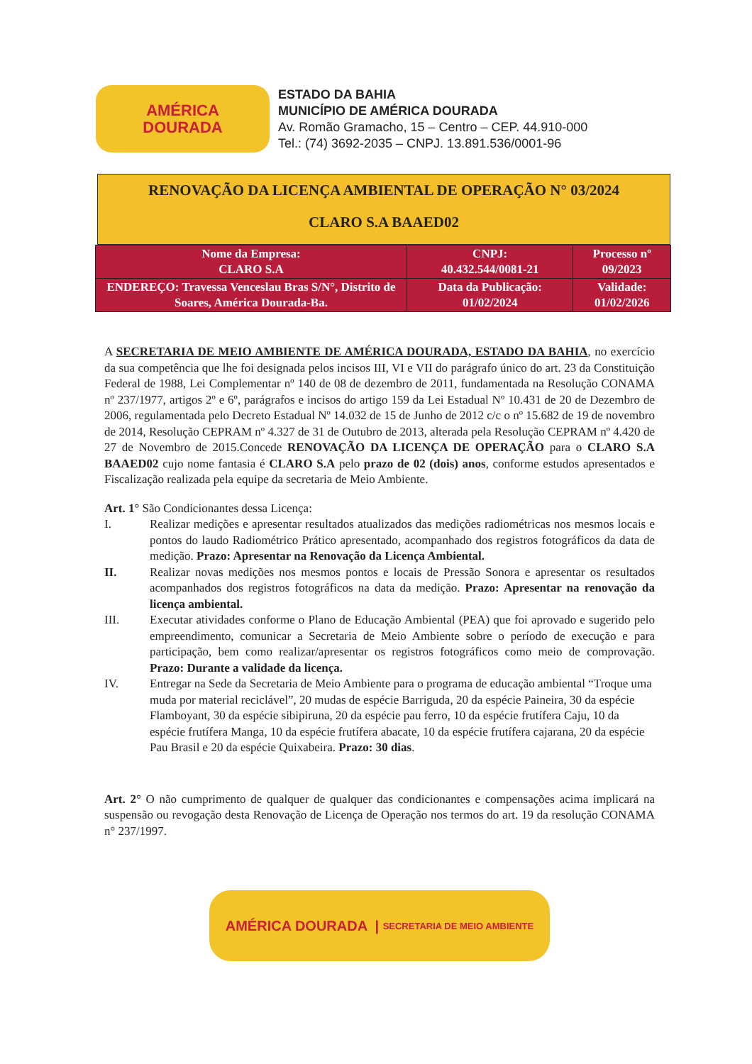AMÉRICA
DOURADA
ESTADO DA BAHIA
MUNICÍPIO DE AMÉRICA DOURADA
Av. Romão Gramacho, 15 – Centro – CEP. 44.910-000
Tel.: (74) 3692-2035 – CNPJ. 13.891.536/0001-96
RENOVAÇÃO DA LICENÇA AMBIENTAL DE OPERAÇÃO N° 03/2024
CLARO S.A BAAED02
| Nome da Empresa: CLARO S.A | CNPJ: 40.432.544/0081-21 | Processo nº 09/2023 |
| ENDEREÇO: Travessa Venceslau Bras S/N°, Distrito de Soares, América Dourada-Ba. | Data da Publicação: 01/02/2024 | Validade: 01/02/2026 |
A SECRETARIA DE MEIO AMBIENTE DE AMÉRICA DOURADA, ESTADO DA BAHIA, no exercício da sua competência que lhe foi designada pelos incisos III, VI e VII do parágrafo único do art. 23 da Constituição Federal de 1988, Lei Complementar nº 140 de 08 de dezembro de 2011, fundamentada na Resolução CONAMA nº 237/1977, artigos 2º e 6º, parágrafos e incisos do artigo 159 da Lei Estadual Nº 10.431 de 20 de Dezembro de 2006, regulamentada pelo Decreto Estadual Nº 14.032 de 15 de Junho de 2012 c/c o nº 15.682 de 19 de novembro de 2014, Resolução CEPRAM nº 4.327 de 31 de Outubro de 2013, alterada pela Resolução CEPRAM nº 4.420 de 27 de Novembro de 2015.Concede RENOVAÇÃO DA LICENÇA DE OPERAÇÃO para o CLARO S.A BAAED02 cujo nome fantasia é CLARO S.A pelo prazo de 02 (dois) anos, conforme estudos apresentados e Fiscalização realizada pela equipe da secretaria de Meio Ambiente.
Art. 1° São Condicionantes dessa Licença:
I. Realizar medições e apresentar resultados atualizados das medições radiométricas nos mesmos locais e pontos do laudo Radiométrico Prático apresentado, acompanhado dos registros fotográficos da data de medição. Prazo: Apresentar na Renovação da Licença Ambiental.
II. Realizar novas medições nos mesmos pontos e locais de Pressão Sonora e apresentar os resultados acompanhados dos registros fotográficos na data da medição. Prazo: Apresentar na renovação da licença ambiental.
III. Executar atividades conforme o Plano de Educação Ambiental (PEA) que foi aprovado e sugerido pelo empreendimento, comunicar a Secretaria de Meio Ambiente sobre o período de execução e para participação, bem como realizar/apresentar os registros fotográficos como meio de comprovação. Prazo: Durante a validade da licença.
IV. Entregar na Sede da Secretaria de Meio Ambiente para o programa de educação ambiental “Troque uma muda por material reciclável”, 20 mudas de espécie Barriguda, 20 da espécie Paineira, 30 da espécie Flamboyant, 30 da espécie sibipiruna, 20 da espécie pau ferro, 10 da espécie frutífera Caju, 10 da espécie frutífera Manga, 10 da espécie frutífera abacate, 10 da espécie frutífera cajarana, 20 da espécie Pau Brasil e 20 da espécie Quixabeira. Prazo: 30 dias.
Art. 2° O não cumprimento de qualquer de qualquer das condicionantes e compensações acima implicará na suspensão ou revogação desta Renovação de Licença de Operação nos termos do art. 19 da resolução CONAMA n° 237/1997.
AMÉRICA DOURADA | SECRETARIA DE MEIO AMBIENTE